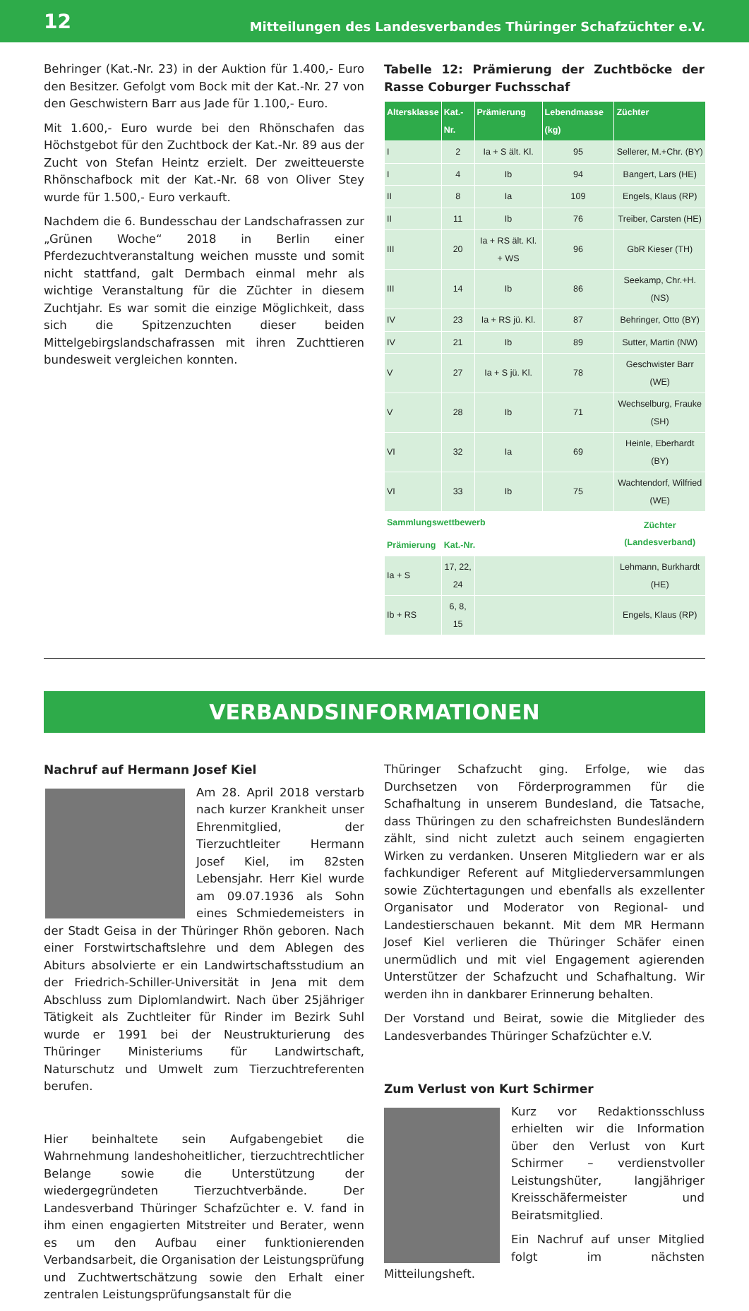12 Mitteilungen des Landesverbandes Thüringer Schafzüchter e.V.
Behringer (Kat.-Nr. 23) in der Auktion für 1.400,- Euro den Besitzer. Gefolgt vom Bock mit der Kat.-Nr. 27 von den Geschwistern Barr aus Jade für 1.100,- Euro.
Mit 1.600,- Euro wurde bei den Rhönschafen das Höchstgebot für den Zuchtbock der Kat.-Nr. 89 aus der Zucht von Stefan Heintz erzielt. Der zweitteuerste Rhönschafbock mit der Kat.-Nr. 68 von Oliver Stey wurde für 1.500,- Euro verkauft.
Nachdem die 6. Bundesschau der Landschafrassen zur „Grünen Woche“ 2018 in Berlin einer Pferdezuchtveranstaltung weichen musste und somit nicht stattfand, galt Dermbach einmal mehr als wichtige Veranstaltung für die Züchter in diesem Zuchtjahr. Es war somit die einzige Möglichkeit, dass sich die Spitzenzuchten dieser beiden Mittelgebirgslandschafrassen mit ihren Zuchttieren bundesweit vergleichen konnten.
Tabelle 12: Prämierung der Zuchtböcke der Rasse Coburger Fuchsschaf
| Altersklasse | Kat.-Nr. | Prämierung | Lebendmasse (kg) | Züchter |
| --- | --- | --- | --- | --- |
| I | 2 | Ia + S ält. Kl. | 95 | Sellerer, M.+Chr. (BY) |
| I | 4 | Ib | 94 | Bangert, Lars (HE) |
| II | 8 | Ia | 109 | Engels, Klaus (RP) |
| II | 11 | Ib | 76 | Treiber, Carsten (HE) |
| III | 20 | Ia + RS ält. Kl. + WS | 96 | GbR Kieser (TH) |
| III | 14 | Ib | 86 | Seekamp, Chr.+H. (NS) |
| IV | 23 | Ia + RS jü. Kl. | 87 | Behringer, Otto (BY) |
| IV | 21 | Ib | 89 | Sutter, Martin (NW) |
| V | 27 | Ia + S jü. Kl. | 78 | Geschwister Barr (WE) |
| V | 28 | Ib | 71 | Wechselburg, Frauke (SH) |
| VI | 32 | Ia | 69 | Heinle, Eberhardt (BY) |
| VI | 33 | Ib | 75 | Wachtendorf, Wilfried (WE) |
| Sammlungswettbewerb | | | | Züchter (Landesverband) |
| Prämierung | Kat.-Nr. | | | |
| Ia + S | 17, 22, 24 | | | Lehmann, Burkhardt (HE) |
| Ib + RS | 6, 8, 15 | | | Engels, Klaus (RP) |
VERBANDSINFORMATIONEN
Nachruf auf Hermann Josef Kiel
Am 28. April 2018 verstarb nach kurzer Krankheit unser Ehrenmitglied, der Tierzuchtleiter Hermann Josef Kiel, im 82sten Lebensjahr. Herr Kiel wurde am 09.07.1936 als Sohn eines Schmiedemeisters in der Stadt Geisa in der Thüringer Rhön geboren. Nach einer Forstwirtschaftslehre und dem Ablegen des Abiturs absolvierte er ein Landwirtschaftsstudium an der Friedrich-Schiller-Universität in Jena mit dem Abschluss zum Diplomlandwirt. Nach über 25jähriger Tätigkeit als Zuchtleiter für Rinder im Bezirk Suhl wurde er 1991 bei der Neustrukturierung des Thüringer Ministeriums für Landwirtschaft, Naturschutz und Umwelt zum Tierzuchtreferenten berufen.
Hier beinhaltete sein Aufgabengebiet die Wahrnehmung landeshoheitlicher, tierzuchtrechtlicher Belange sowie die Unterstützung der wiedergegründeten Tierzuchtverbände. Der Landesverband Thüringer Schafzüchter e. V. fand in ihm einen engagierten Mitstreiter und Berater, wenn es um den Aufbau einer funktionierenden Verbandsarbeit, die Organisation der Leistungsprüfung und Zuchtwertschätzung sowie den Erhalt einer zentralen Leistungsprüfungsanstalt für die
Thüringer Schafzucht ging. Erfolge, wie das Durchsetzen von Förderprogrammen für die Schafhaltung in unserem Bundesland, die Tatsache, dass Thüringen zu den schafreichsten Bundesländern zählt, sind nicht zuletzt auch seinem engagierten Wirken zu verdanken. Unseren Mitgliedern war er als fachkundiger Referent auf Mitgliederversammlungen sowie Züchtertagungen und ebenfalls als exzellenter Organisator und Moderator von Regional- und Landestierschauen bekannt. Mit dem MR Hermann Josef Kiel verlieren die Thüringer Schäfer einen unermüdlich und mit viel Engagement agierenden Unterstützer der Schafzucht und Schafhaltung. Wir werden ihn in dankbarer Erinnerung behalten.
Der Vorstand und Beirat, sowie die Mitglieder des Landesverbandes Thüringer Schafzüchter e.V.
Zum Verlust von Kurt Schirmer
Kurz vor Redaktionsschluss erhielten wir die Information über den Verlust von Kurt Schirmer – verdienstvoller Leistungshüter, langjähriger Kreisschäfermeister und Beiratsmitglied.
Ein Nachruf auf unser Mitglied folgt im nächsten Mitteilungsheft.